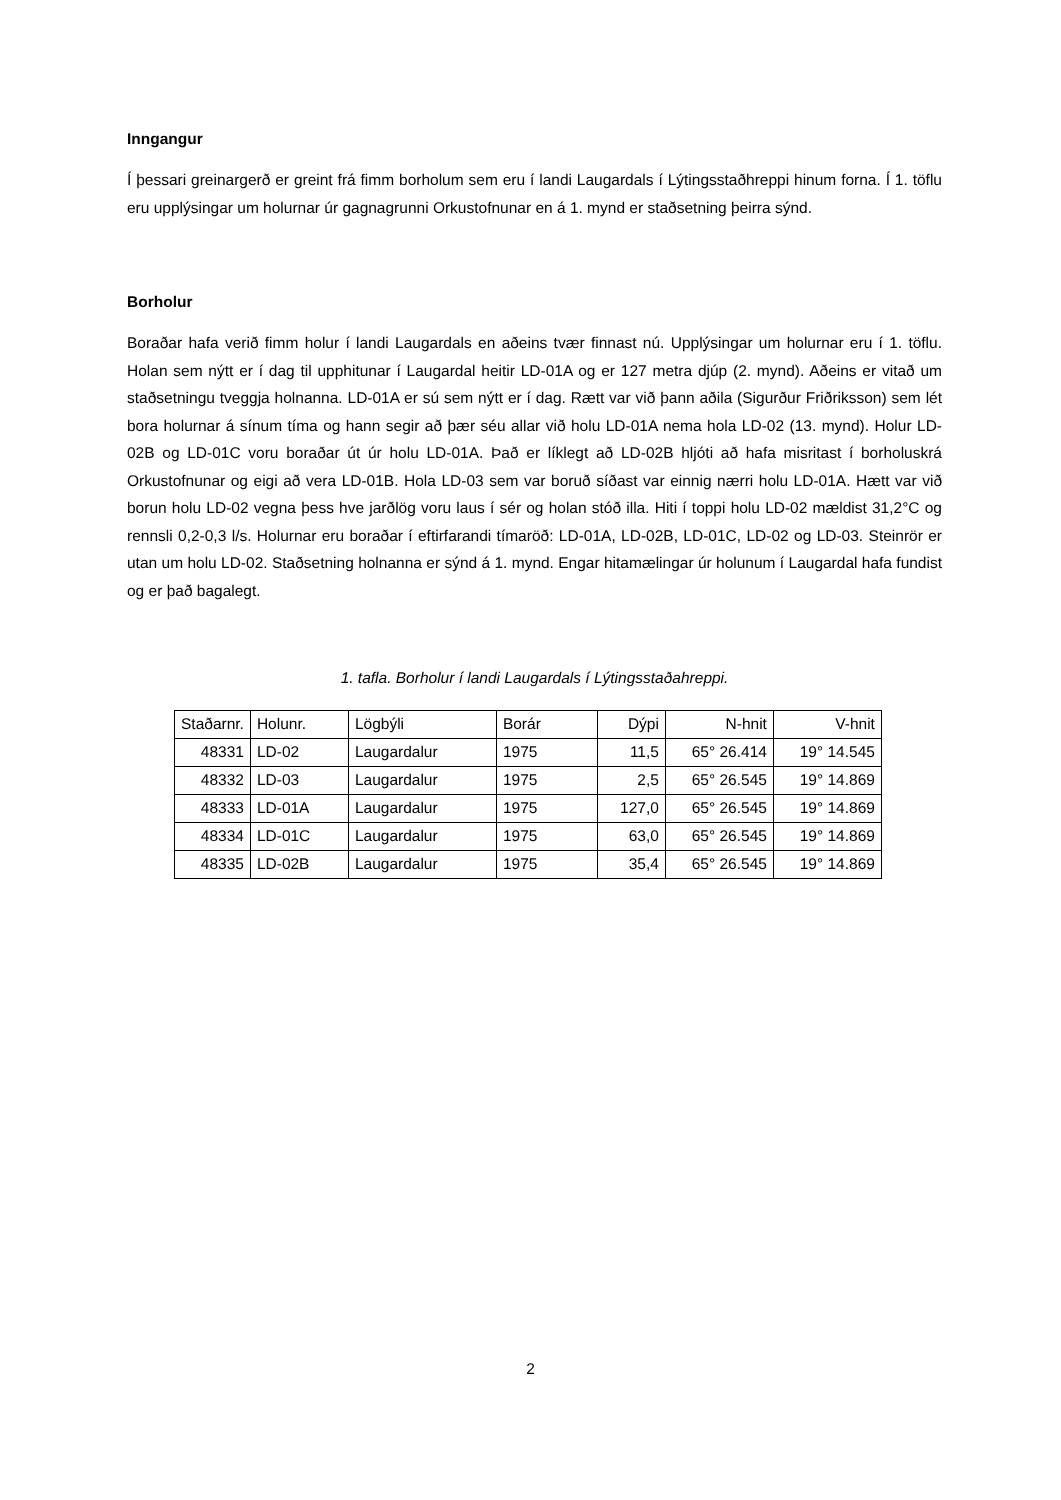Inngangur
Í þessari greinargerð er greint frá fimm borholum sem eru í landi Laugardals í Lýtingsstaðhreppi hinum forna. Í 1. töflu eru upplýsingar um holurnar úr gagnagrunni Orkustofnunar en á 1. mynd er staðsetning þeirra sýnd.
Borholur
Boraðar hafa verið fimm holur í landi Laugardals en aðeins tvær finnast nú. Upplýsingar um holurnar eru í 1. töflu. Holan sem nýtt er í dag til upphitunar í Laugardal heitir LD-01A og er 127 metra djúp (2. mynd). Aðeins er vitað um staðsetningu tveggja holnanna. LD-01A er sú sem nýtt er í dag. Rætt var við þann aðila (Sigurður Friðriksson) sem lét bora holurnar á sínum tíma og hann segir að þær séu allar við holu LD-01A nema hola LD-02 (13. mynd). Holur LD-02B og LD-01C voru boraðar út úr holu LD-01A. Það er líklegt að LD-02B hljóti að hafa misritast í borholuskrá Orkustofnunar og eigi að vera LD-01B. Hola LD-03 sem var boruð síðast var einnig nærri holu LD-01A. Hætt var við borun holu LD-02 vegna þess hve jarðlög voru laus í sér og holan stóð illa. Hiti í toppi holu LD-02 mældist 31,2°C og rennsli 0,2-0,3 l/s. Holurnar eru boraðar í eftirfarandi tímaröð: LD-01A, LD-02B, LD-01C, LD-02 og LD-03. Steinrör er utan um holu LD-02. Staðsetning holnanna er sýnd á 1. mynd. Engar hitamælingar úr holunum í Laugardal hafa fundist og er það bagalegt.
1. tafla. Borholur í landi Laugardals í Lýtingsstaðahreppi.
| Staðarnr. | Holunr. | Lögbýli | Borár | Dýpi | N-hnit | V-hnit |
| 48331 | LD-02 | Laugardalur | 1975 | 11,5 | 65° 26.414 | 19° 14.545 |
| 48332 | LD-03 | Laugardalur | 1975 | 2,5 | 65° 26.545 | 19° 14.869 |
| 48333 | LD-01A | Laugardalur | 1975 | 127,0 | 65° 26.545 | 19° 14.869 |
| 48334 | LD-01C | Laugardalur | 1975 | 63,0 | 65° 26.545 | 19° 14.869 |
| 48335 | LD-02B | Laugardalur | 1975 | 35,4 | 65° 26.545 | 19° 14.869 |
2